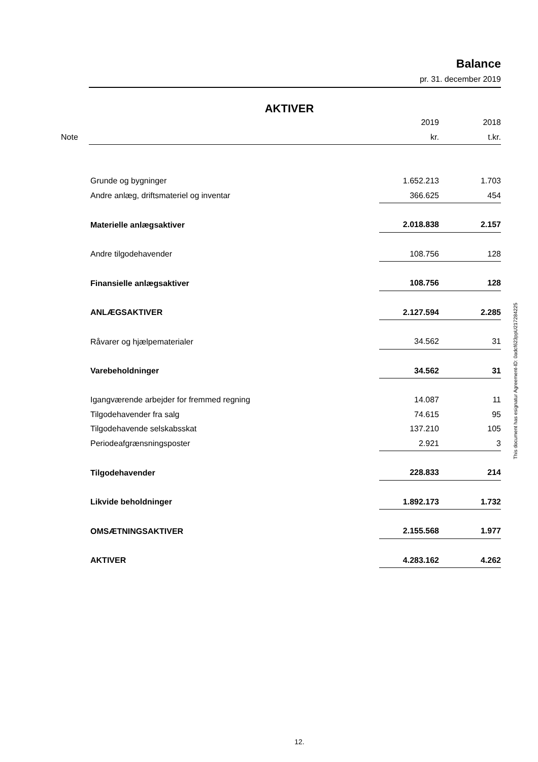Balance
pr. 31. december 2019
AKTIVER
| | | 2019 | 2018 |
| Note | | kr. | t.kr. |
| | Grunde og bygninger | 1.652.213 | 1.703 |
| | Andre anlæg, driftsmateriel og inventar | 366.625 | 454 |
| | Materielle anlægsaktiver | 2.018.838 | 2.157 |
| | Andre tilgodehavender | 108.756 | 128 |
| | Finansielle anlægsaktiver | 108.756 | 128 |
| | ANLÆGSAKTIVER | 2.127.594 | 2.285 |
| | Råvarer og hjælpematerialer | 34.562 | 31 |
| | Varebeholdninger | 34.562 | 31 |
| | Igangværende arbejder for fremmed regning | 14.087 | 11 |
| | Tilgodehavender fra salg | 74.615 | 95 |
| | Tilgodehavende selskabsskat | 137.210 | 105 |
| | Periodeafgrænsningsposter | 2.921 | 3 |
| | Tilgodehavender | 228.833 | 214 |
| | Likvide beholdninger | 1.892.173 | 1.732 |
| | OMSÆTNINGSAKTIVER | 2.155.568 | 1.977 |
| | AKTIVER | 4.283.162 | 4.262 |
This document has esignatur Agreement-ID: 0adcf623ppU217284225
12.